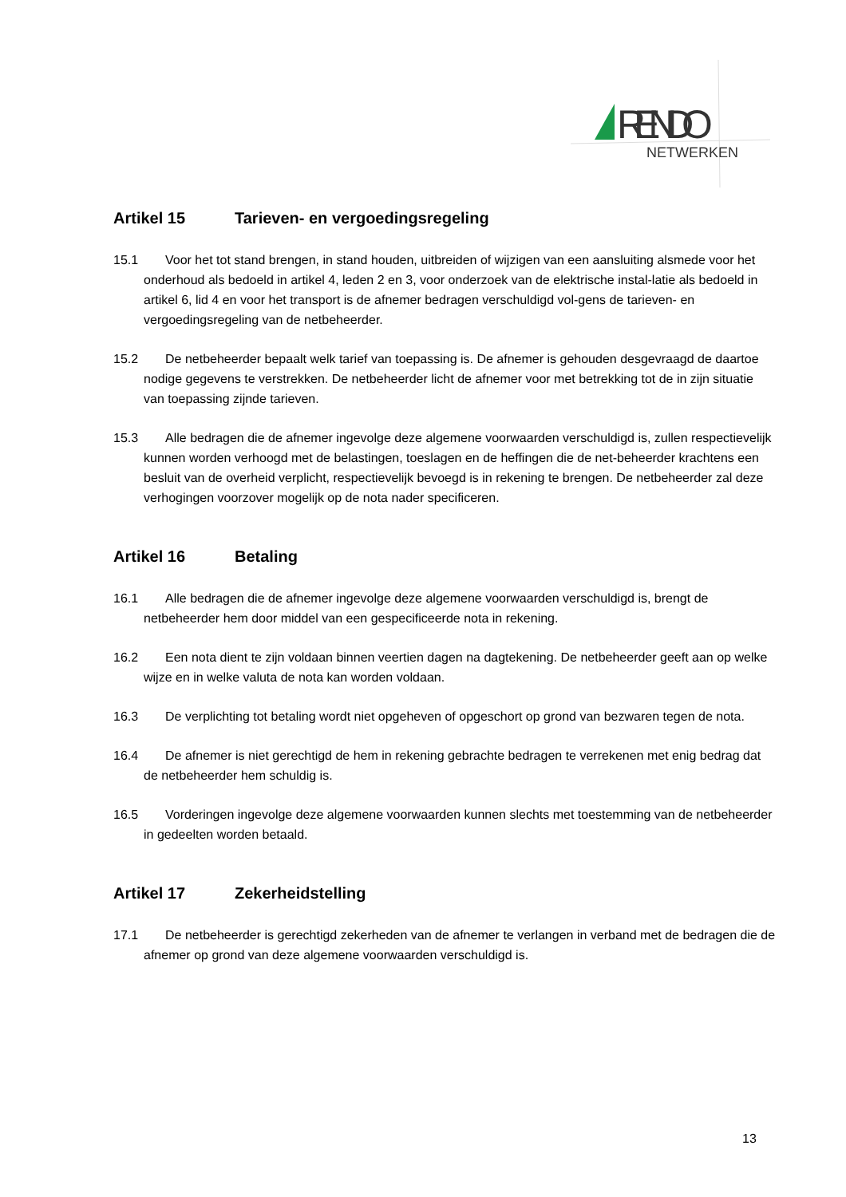RENDO
NETWERKEN
Artikel 15 Tarieven- en vergoedingsregeling
15.1 Voor het tot stand brengen, in stand houden, uitbreiden of wijzigen van een aansluiting alsmede voor het onderhoud als bedoeld in artikel 4, leden 2 en 3, voor onderzoek van de elektrische instal-latie als bedoeld in artikel 6, lid 4 en voor het transport is de afnemer bedragen verschuldigd vol-gens de tarieven- en vergoedingsregeling van de netbeheerder.
15.2 De netbeheerder bepaalt welk tarief van toepassing is. De afnemer is gehouden desgevraagd de daartoe nodige gegevens te verstrekken. De netbeheerder licht de afnemer voor met betrekking tot de in zijn situatie van toepassing zijnde tarieven.
15.3 Alle bedragen die de afnemer ingevolge deze algemene voorwaarden verschuldigd is, zullen respectievelijk kunnen worden verhoogd met de belastingen, toeslagen en de heffingen die de net-beheerder krachtens een besluit van de overheid verplicht, respectievelijk bevoegd is in rekening te brengen. De netbeheerder zal deze verhogingen voorzover mogelijk op de nota nader specificeren.
Artikel 16 Betaling
16.1 Alle bedragen die de afnemer ingevolge deze algemene voorwaarden verschuldigd is, brengt de netbeheerder hem door middel van een gespecificeerde nota in rekening.
16.2 Een nota dient te zijn voldaan binnen veertien dagen na dagtekening. De netbeheerder geeft aan op welke wijze en in welke valuta de nota kan worden voldaan.
16.3 De verplichting tot betaling wordt niet opgeheven of opgeschort op grond van bezwaren tegen de nota.
16.4 De afnemer is niet gerechtigd de hem in rekening gebrachte bedragen te verrekenen met enig bedrag dat de netbeheerder hem schuldig is.
16.5 Vorderingen ingevolge deze algemene voorwaarden kunnen slechts met toestemming van de netbeheerder in gedeelten worden betaald.
Artikel 17 Zekerheidstelling
17.1 De netbeheerder is gerechtigd zekerheden van de afnemer te verlangen in verband met de bedragen die de afnemer op grond van deze algemene voorwaarden verschuldigd is.
13